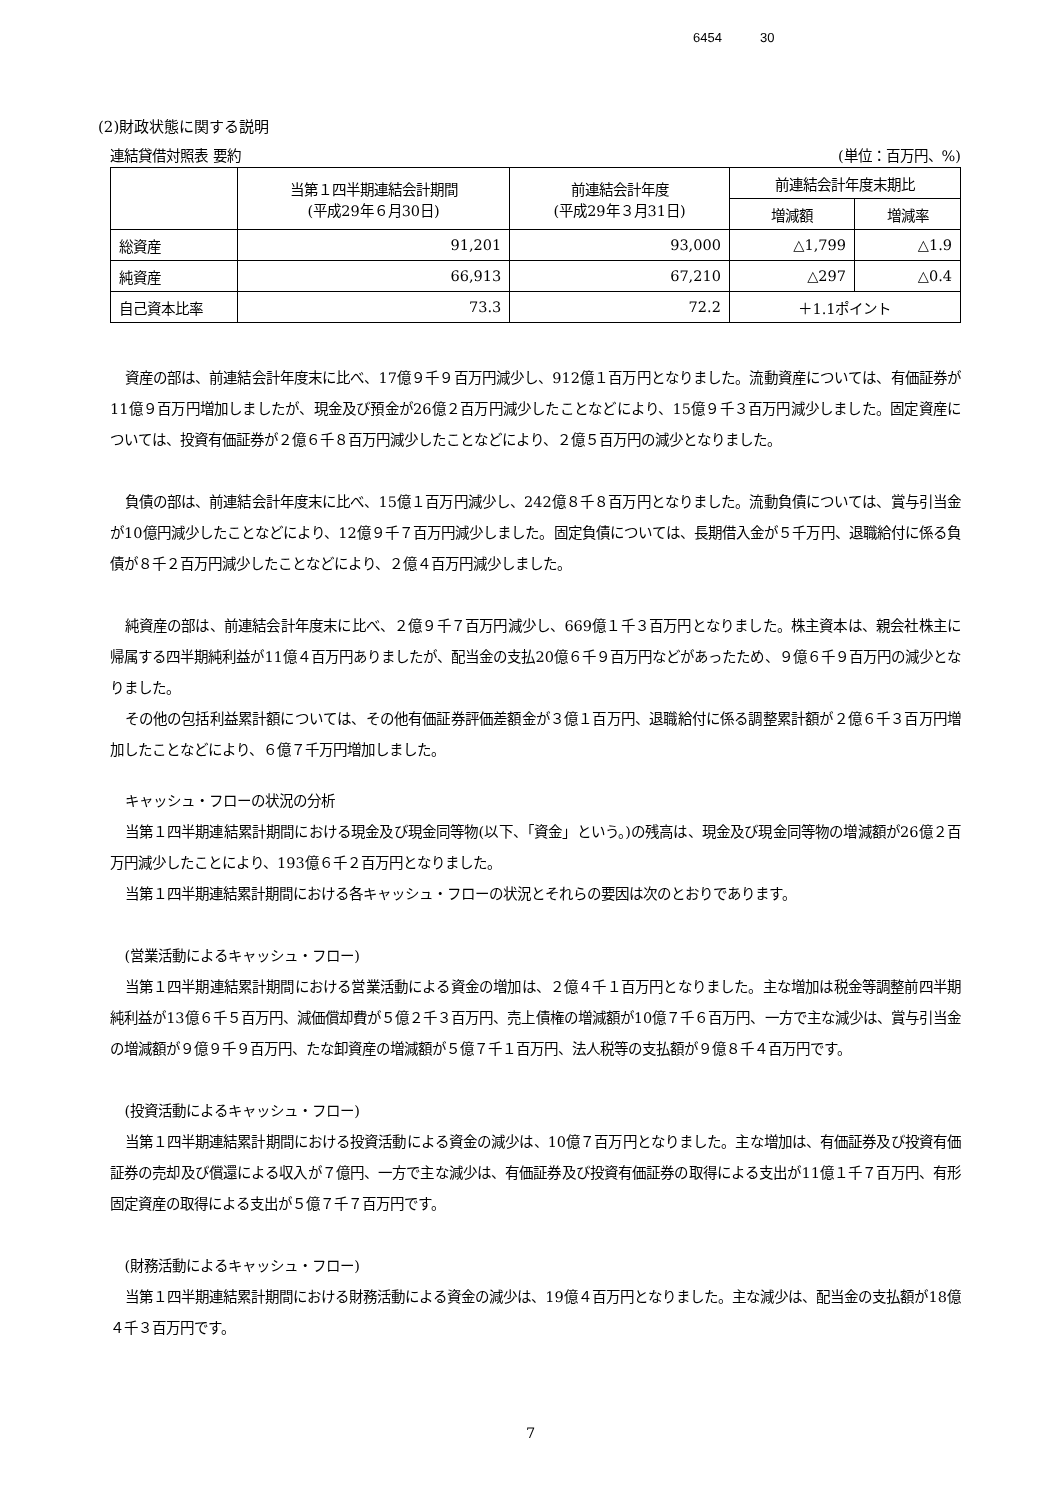6454 30
(2)財政状態に関する説明
連結貸借対照表 要約 (単位：百万円、%)
| | 当第１四半期連結会計期間 (平成29年６月30日) | 前連結会計年度 (平成29年３月31日) | 前連結会計年度末期比 | |
| --- | --- | --- | --- | --- |
| | | | 増減額 | 増減率 |
| 総資産 | 91,201 | 93,000 | △1,799 | △1.9 |
| 純資産 | 66,913 | 67,210 | △297 | △0.4 |
| 自己資本比率 | 73.3 | 72.2 | ＋1.1ポイント | |
資産の部は、前連結会計年度末に比べ、17億９千９百万円減少し、912億１百万円となりました。流動資産については、有価証券が11億９百万円増加しましたが、現金及び預金が26億２百万円減少したことなどにより、15億９千３百万円減少しました。固定資産については、投資有価証券が２億６千８百万円減少したことなどにより、２億５百万円の減少となりました。
負債の部は、前連結会計年度末に比べ、15億１百万円減少し、242億８千８百万円となりました。流動負債については、賞与引当金が10億円減少したことなどにより、12億９千７百万円減少しました。固定負債については、長期借入金が５千万円、退職給付に係る負債が８千２百万円減少したことなどにより、２億４百万円減少しました。
純資産の部は、前連結会計年度末に比べ、２億９千７百万円減少し、669億１千３百万円となりました。株主資本は、親会社株主に帰属する四半期純利益が11億４百万円ありましたが、配当金の支払20億６千９百万円などがあったため、９億６千９百万円の減少となりました。
その他の包括利益累計額については、その他有価証券評価差額金が３億１百万円、退職給付に係る調整累計額が２億６千３百万円増加したことなどにより、６億７千万円増加しました。
キャッシュ・フローの状況の分析
当第１四半期連結累計期間における現金及び現金同等物(以下、「資金」という。)の残高は、現金及び現金同等物の増減額が26億２百万円減少したことにより、193億６千２百万円となりました。
当第１四半期連結累計期間における各キャッシュ・フローの状況とそれらの要因は次のとおりであります。
(営業活動によるキャッシュ・フロー)
当第１四半期連結累計期間における営業活動による資金の増加は、２億４千１百万円となりました。主な増加は税金等調整前四半期純利益が13億６千５百万円、減価償却費が５億２千３百万円、売上債権の増減額が10億７千６百万円、一方で主な減少は、賞与引当金の増減額が９億９千９百万円、たな卸資産の増減額が５億７千１百万円、法人税等の支払額が９億８千４百万円です。
(投資活動によるキャッシュ・フロー)
当第１四半期連結累計期間における投資活動による資金の減少は、10億７百万円となりました。主な増加は、有価証券及び投資有価証券の売却及び償還による収入が７億円、一方で主な減少は、有価証券及び投資有価証券の取得による支出が11億１千７百万円、有形固定資産の取得による支出が５億７千７百万円です。
(財務活動によるキャッシュ・フロー)
当第１四半期連結累計期間における財務活動による資金の減少は、19億４百万円となりました。主な減少は、配当金の支払額が18億４千３百万円です。
7